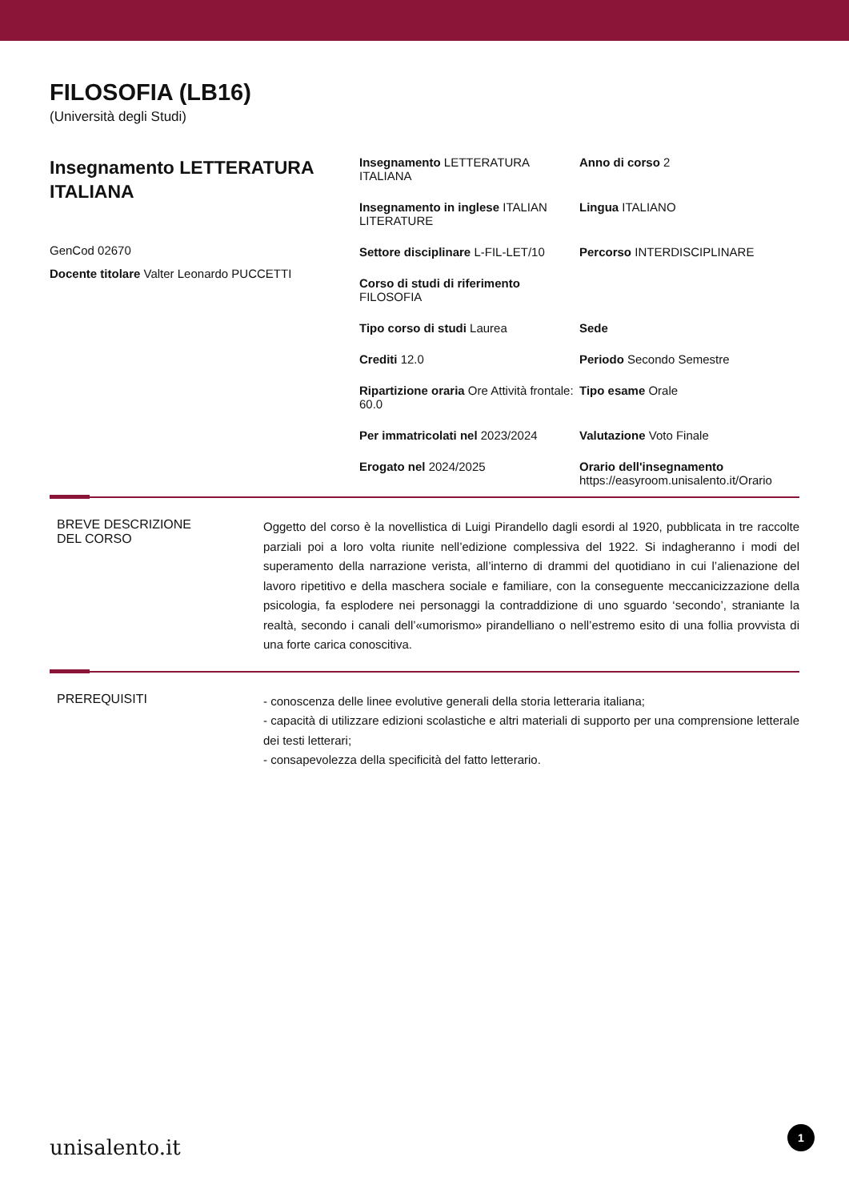FILOSOFIA (LB16)
(Università degli Studi)
Insegnamento LETTERATURA ITALIANA
GenCod 02670
Docente titolare Valter Leonardo PUCCETTI
Insegnamento LETTERATURA ITALIANA
Anno di corso 2
Insegnamento in inglese ITALIAN LITERATURE
Lingua ITALIANO
Settore disciplinare L-FIL-LET/10
Percorso INTERDISCIPLINARE
Corso di studi di riferimento FILOSOFIA
Tipo corso di studi Laurea
Sede
Crediti 12.0
Periodo Secondo Semestre
Ripartizione oraria Ore Attività frontale: 60.0
Tipo esame Orale
Per immatricolati nel 2023/2024
Valutazione Voto Finale
Erogato nel 2024/2025
Orario dell'insegnamento
https://easyroom.unisalento.it/Orario
BREVE DESCRIZIONE
DEL CORSO
Oggetto del corso è la novellistica di Luigi Pirandello dagli esordi al 1920, pubblicata in tre raccolte parziali poi a loro volta riunite nell’edizione complessiva del 1922. Si indagheranno i modi del superamento della narrazione verista, all’interno di drammi del quotidiano in cui l’alienazione del lavoro ripetitivo e della maschera sociale e familiare, con la conseguente meccanicizzazione della psicologia, fa esplodere nei personaggi la contraddizione di uno sguardo ‘secondo’, straniante la realtà, secondo i canali dell’«umorismo» pirandelliano o nell’estremo esito di una follia provvista di una forte carica conoscitiva.
PREREQUISITI
- conoscenza delle linee evolutive generali della storia letteraria italiana;
- capacità di utilizzare edizioni scolastiche e altri materiali di supporto per una comprensione letterale dei testi letterari;
- consapevolezza della specificità del fatto letterario.
unisalento.it 1